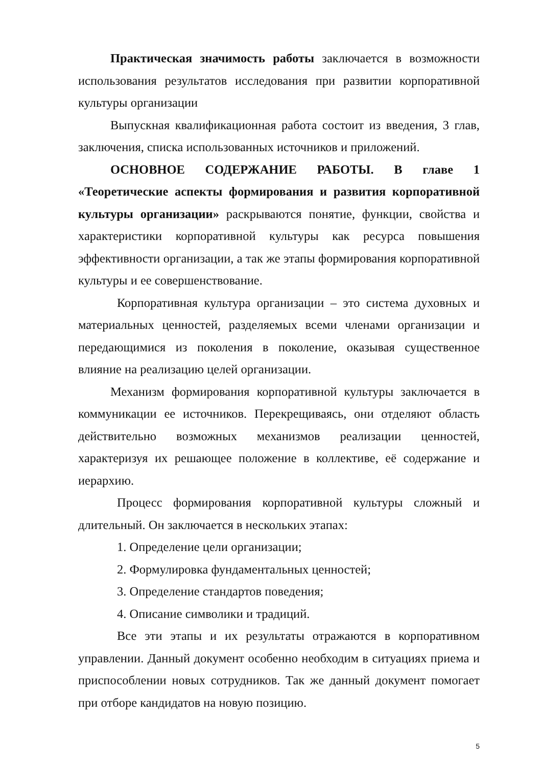Практическая значимость работы заключается в возможности использования результатов исследования при развитии корпоративной культуры организации
Выпускная квалификационная работа состоит из введения, 3 глав, заключения, списка использованных источников и приложений.
ОСНОВНОЕ СОДЕРЖАНИЕ РАБОТЫ. В главе 1 «Теоретические аспекты формирования и развития корпоративной культуры организации» раскрываются понятие, функции, свойства и характеристики корпоративной культуры как ресурса повышения эффективности организации, а так же этапы формирования корпоративной культуры и ее совершенствование.
Корпоративная культура организации – это система духовных и материальных ценностей, разделяемых всеми членами организации и передающимися из поколения в поколение, оказывая существенное влияние на реализацию целей организации.
Механизм формирования корпоративной культуры заключается в коммуникации ее источников. Перекрещиваясь, они отделяют область действительно возможных механизмов реализации ценностей, характеризуя их решающее положение в коллективе, её содержание и иерархию.
Процесс формирования корпоративной культуры сложный и длительный. Он заключается в нескольких этапах:
1. Определение цели организации;
2. Формулировка фундаментальных ценностей;
3. Определение стандартов поведения;
4. Описание символики и традиций.
Все эти этапы и их результаты отражаются в корпоративном управлении. Данный документ особенно необходим в ситуациях приема и приспособлении новых сотрудников. Так же данный документ помогает при отборе кандидатов на новую позицию.
5